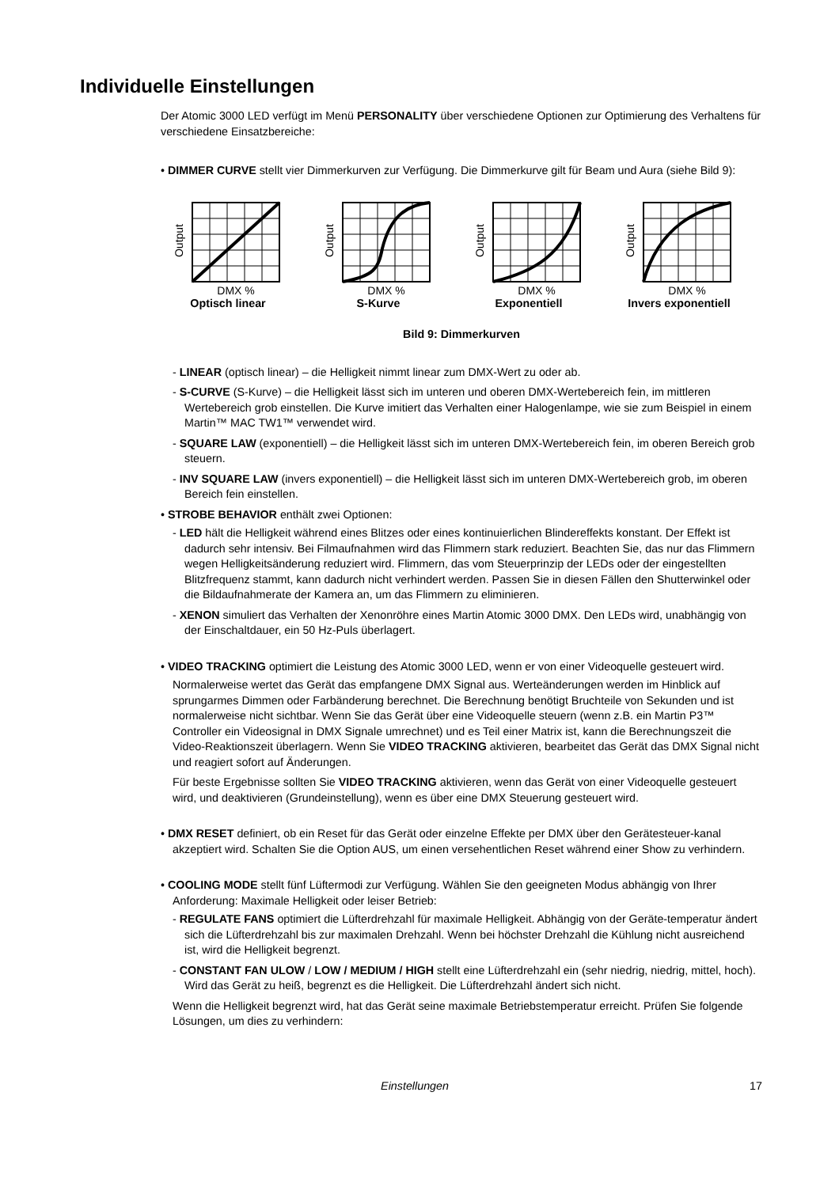Individuelle Einstellungen
Der Atomic 3000 LED verfügt im Menü PERSONALITY über verschiedene Optionen zur Optimierung des Verhaltens für verschiedene Einsatzbereiche:
• DIMMER CURVE stellt vier Dimmerkurven zur Verfügung. Die Dimmerkurve gilt für Beam und Aura (siehe Bild 9):
Output
DMX %
Optisch linear
Output
DMX %
S-Kurve
Output
DMX %
Exponentiell
Output
DMX %
Invers exponentiell
Bild 9: Dimmerkurven
- LINEAR (optisch linear) – die Helligkeit nimmt linear zum DMX-Wert zu oder ab.
- S-CURVE (S-Kurve) – die Helligkeit lässt sich im unteren und oberen DMX-Wertebereich fein, im mittleren Wertebereich grob einstellen. Die Kurve imitiert das Verhalten einer Halogenlampe, wie sie zum Beispiel in einem Martin™ MAC TW1™ verwendet wird.
- SQUARE LAW (exponentiell) – die Helligkeit lässt sich im unteren DMX-Wertebereich fein, im oberen Bereich grob steuern.
- INV SQUARE LAW (invers exponentiell) – die Helligkeit lässt sich im unteren DMX-Wertebereich grob, im oberen Bereich fein einstellen.
• STROBE BEHAVIOR enthält zwei Optionen:
- LED hält die Helligkeit während eines Blitzes oder eines kontinuierlichen Blindereffekts konstant. Der Effekt ist dadurch sehr intensiv. Bei Filmaufnahmen wird das Flimmern stark reduziert. Beachten Sie, das nur das Flimmern wegen Helligkeitsänderung reduziert wird. Flimmern, das vom Steuerprinzip der LEDs oder der eingestellten Blitzfrequenz stammt, kann dadurch nicht verhindert werden. Passen Sie in diesen Fällen den Shutterwinkel oder die Bildaufnahmerate der Kamera an, um das Flimmern zu eliminieren.
- XENON simuliert das Verhalten der Xenonröhre eines Martin Atomic 3000 DMX. Den LEDs wird, unabhängig von der Einschaltdauer, ein 50 Hz-Puls überlagert.
• VIDEO TRACKING optimiert die Leistung des Atomic 3000 LED, wenn er von einer Videoquelle gesteuert wird.
Normalerweise wertet das Gerät das empfangene DMX Signal aus. Werteänderungen werden im Hinblick auf sprungarmes Dimmen oder Farbänderung berechnet. Die Berechnung benötigt Bruchteile von Sekunden und ist normalerweise nicht sichtbar. Wenn Sie das Gerät über eine Videoquelle steuern (wenn z.B. ein Martin P3™ Controller ein Videosignal in DMX Signale umrechnet) und es Teil einer Matrix ist, kann die Berechnungszeit die Video-Reaktionszeit überlagern. Wenn Sie VIDEO TRACKING aktivieren, bearbeitet das Gerät das DMX Signal nicht und reagiert sofort auf Änderungen.
Für beste Ergebnisse sollten Sie VIDEO TRACKING aktivieren, wenn das Gerät von einer Videoquelle gesteuert wird, und deaktivieren (Grundeinstellung), wenn es über eine DMX Steuerung gesteuert wird.
• DMX RESET definiert, ob ein Reset für das Gerät oder einzelne Effekte per DMX über den Gerätesteuer-kanal akzeptiert wird. Schalten Sie die Option AUS, um einen versehentlichen Reset während einer Show zu verhindern.
• COOLING MODE stellt fünf Lüftermodi zur Verfügung. Wählen Sie den geeigneten Modus abhängig von Ihrer Anforderung: Maximale Helligkeit oder leiser Betrieb:
- REGULATE FANS optimiert die Lüfterdrehzahl für maximale Helligkeit. Abhängig von der Geräte-temperatur ändert sich die Lüfterdrehzahl bis zur maximalen Drehzahl. Wenn bei höchster Drehzahl die Kühlung nicht ausreichend ist, wird die Helligkeit begrenzt.
- CONSTANT FAN ULOW / LOW / MEDIUM / HIGH stellt eine Lüfterdrehzahl ein (sehr niedrig, niedrig, mittel, hoch). Wird das Gerät zu heiß, begrenzt es die Helligkeit. Die Lüfterdrehzahl ändert sich nicht.
Wenn die Helligkeit begrenzt wird, hat das Gerät seine maximale Betriebstemperatur erreicht. Prüfen Sie folgende Lösungen, um dies zu verhindern:
Einstellungen 17